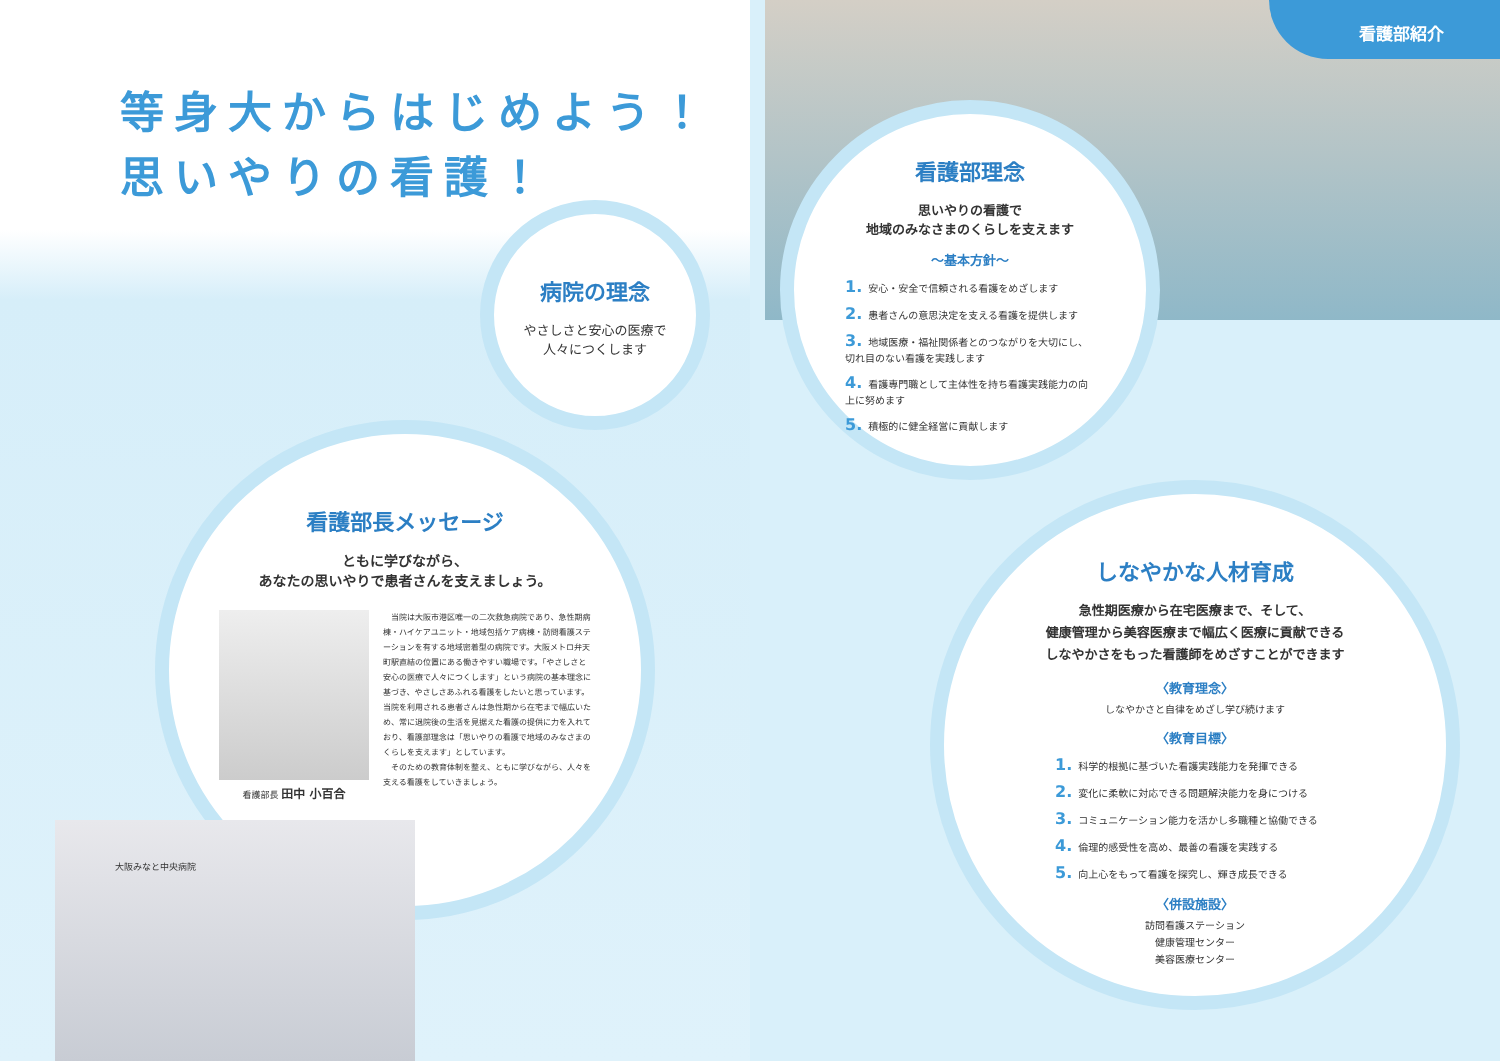等身大からはじめよう！
思いやりの看護！
病院の理念
やさしさと安心の医療で
人々につくします
看護部長メッセージ
ともに学びながら、
あなたの思いやりで患者さんを支えましょう。
看護部長 田中 小百合
　当院は大阪市港区唯一の二次救急病院であり、急性期病棟・ハイケアユニット・地域包括ケア病棟・訪問看護ステーションを有する地域密着型の病院です。大阪メトロ弁天町駅直結の位置にある働きやすい職場です。「やさしさと安心の医療で人々につくします」という病院の基本理念に基づき、やさしさあふれる看護をしたいと思っています。当院を利用される患者さんは急性期から在宅まで幅広いため、常に退院後の生活を見据えた看護の提供に力を入れており、看護部理念は「思いやりの看護で地域のみなさまのくらしを支えます」としています。
　そのための教育体制を整え、ともに学びながら、人々を支える看護をしていきましょう。
大阪みなと中央病院
看護部紹介
看護部理念
思いやりの看護で
地域のみなさまのくらしを支えます
～基本方針～
1. 安心・安全で信頼される看護をめざします
2. 患者さんの意思決定を支える看護を提供します
3. 地域医療・福祉関係者とのつながりを大切にし、切れ目のない看護を実践します
4. 看護専門職として主体性を持ち看護実践能力の向上に努めます
5. 積極的に健全経営に貢献します
しなやかな人材育成
急性期医療から在宅医療まで、そして、
健康管理から美容医療まで幅広く医療に貢献できる
しなやかさをもった看護師をめざすことができます
〈教育理念〉
しなやかさと自律をめざし学び続けます
〈教育目標〉
1. 科学的根拠に基づいた看護実践能力を発揮できる
2. 変化に柔軟に対応できる問題解決能力を身につける
3. コミュニケーション能力を活かし多職種と協働できる
4. 倫理的感受性を高め、最善の看護を実践する
5. 向上心をもって看護を探究し、輝き成長できる
〈併設施設〉
訪問看護ステーション
健康管理センター
美容医療センター